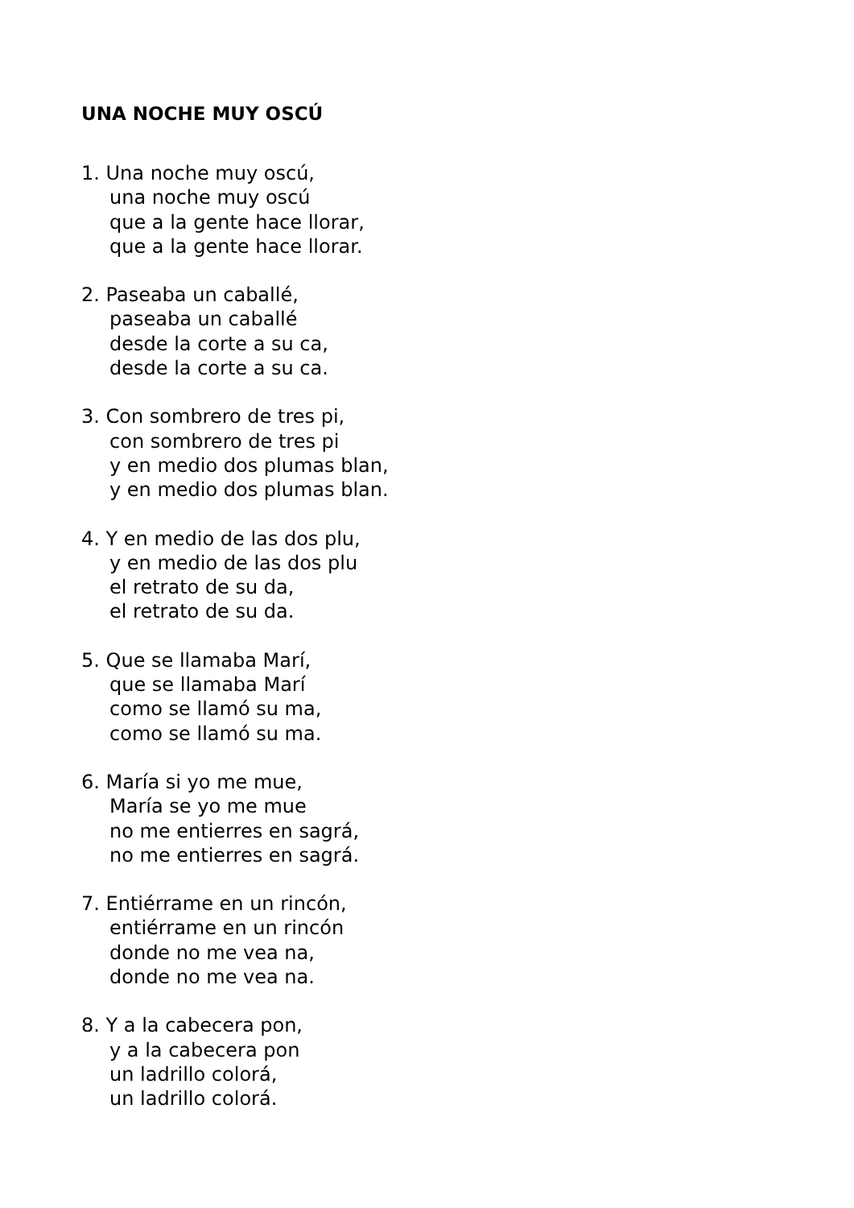UNA NOCHE MUY OSCÚ
1. Una noche muy oscú,
una noche muy oscú
que a la gente hace llorar,
que a la gente hace llorar.
2. Paseaba un caballé,
paseaba un caballé
desde la corte a su ca,
desde la corte a su ca.
3. Con sombrero de tres pi,
con sombrero de tres pi
y en medio dos plumas blan,
y en medio dos plumas blan.
4. Y en medio de las dos plu,
y en medio de las dos plu
el retrato de su da,
el retrato de su da.
5. Que se llamaba Marí,
que se llamaba Marí
como se llamó su ma,
como se llamó su ma.
6. María si yo me mue,
María se yo me mue
no me entierres en sagrá,
no me entierres en sagrá.
7. Entiérrame en un rincón,
entiérrame en un rincón
donde no me vea na,
donde no me vea na.
8. Y a la cabecera pon,
y a la cabecera pon
un ladrillo colorá,
un ladrillo colorá.